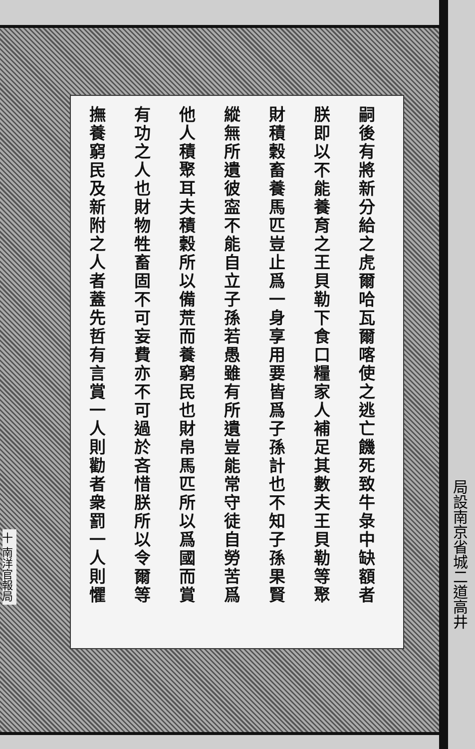嗣後有將新分給之虎爾哈瓦爾喀使之逃亡饑死致牛彔中缺額者
朕即以不能養育之王貝勒下食口糧家人補足其數夫王貝勒等聚
財積穀畜養馬匹豈止爲一身享用要皆爲子孫計也不知子孫果賢
縱無所遺彼寍不能自立子孫若愚雖有所遺豈能常守徒自勞苦爲
他人積聚耳夫積穀所以備荒而養窮民也財帛馬匹所以爲國而賞
有功之人也財物牲畜固不可妄費亦不可過於吝惜朕所以令爾等
撫養窮民及新附之人者蓋先哲有言賞一人則勸者衆罰一人則懼
十 南洋官報局
局設南京省城二道高井